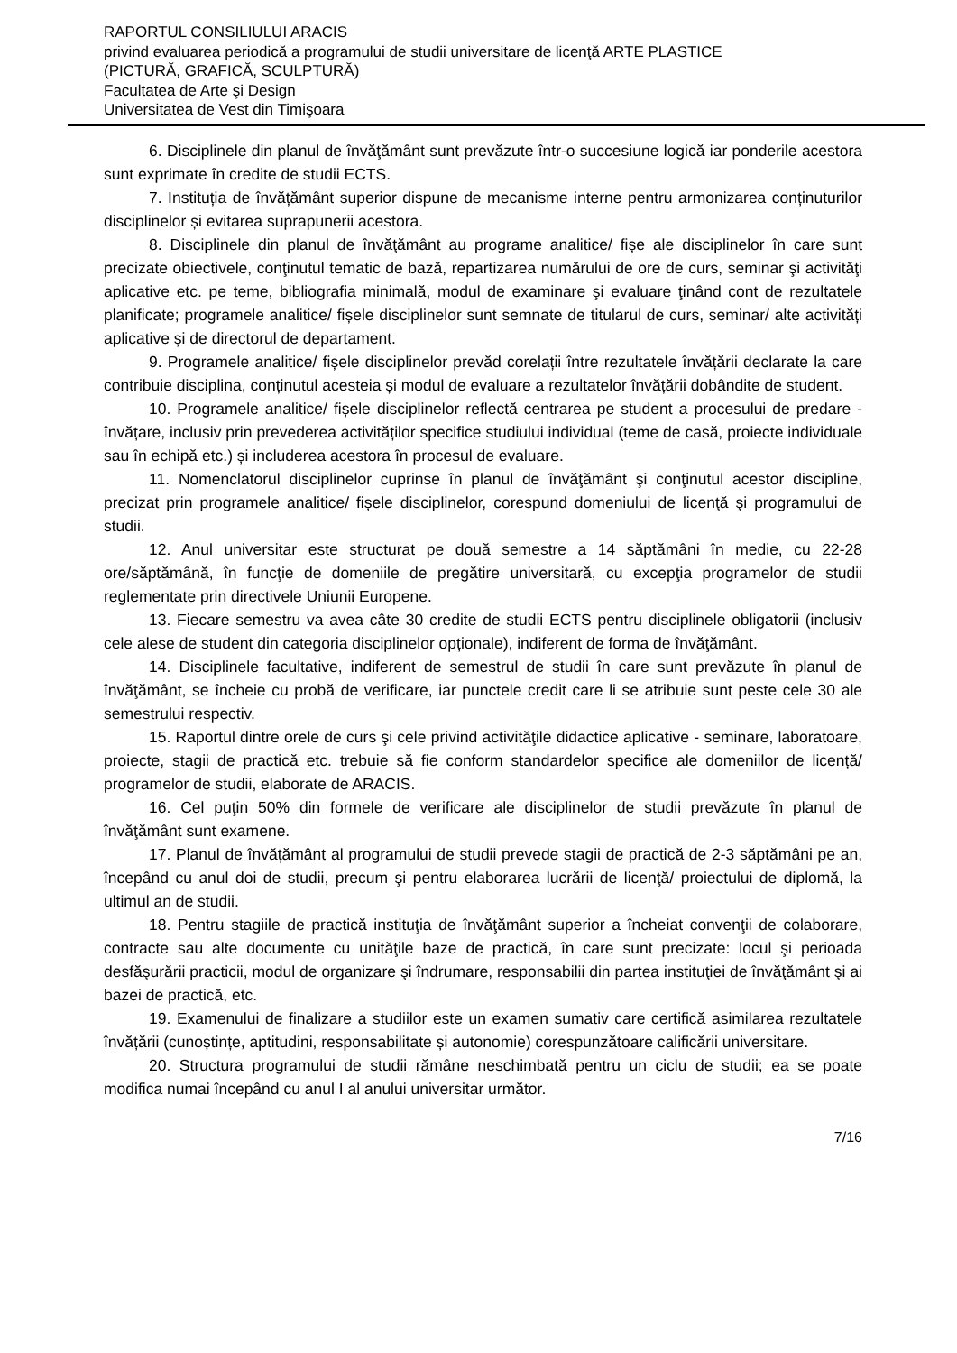RAPORTUL CONSILIULUI ARACIS
privind evaluarea periodică a programului de studii universitare de licenţă ARTE PLASTICE
(PICTURĂ, GRAFICĂ, SCULPTURĂ)
Facultatea de Arte şi Design
Universitatea de Vest din Timişoara
6. Disciplinele din planul de învăţământ sunt prevăzute într-o succesiune logică iar ponderile acestora sunt exprimate în credite de studii ECTS.
7. Instituția de învățământ superior dispune de mecanisme interne pentru armonizarea conținuturilor disciplinelor și evitarea suprapunerii acestora.
8. Disciplinele din planul de învăţământ au programe analitice/ fișe ale disciplinelor în care sunt precizate obiectivele, conţinutul tematic de bază, repartizarea numărului de ore de curs, seminar şi activităţi aplicative etc. pe teme, bibliografia minimală, modul de examinare şi evaluare ţinând cont de rezultatele planificate; programele analitice/ fișele disciplinelor sunt semnate de titularul de curs, seminar/ alte activități aplicative și de directorul de departament.
9. Programele analitice/ fișele disciplinelor prevăd corelații între rezultatele învățării declarate la care contribuie disciplina, conținutul acesteia și modul de evaluare a rezultatelor învățării dobândite de student.
10. Programele analitice/ fișele disciplinelor reflectă centrarea pe student a procesului de predare - învățare, inclusiv prin prevederea activităților specifice studiului individual (teme de casă, proiecte individuale sau în echipă etc.) și includerea acestora în procesul de evaluare.
11. Nomenclatorul disciplinelor cuprinse în planul de învăţământ şi conţinutul acestor discipline, precizat prin programele analitice/ fișele disciplinelor, corespund domeniului de licenţă şi programului de studii.
12. Anul universitar este structurat pe două semestre a 14 săptămâni în medie, cu 22-28 ore/săptămână, în funcţie de domeniile de pregătire universitară, cu excepţia programelor de studii reglementate prin directivele Uniunii Europene.
13. Fiecare semestru va avea câte 30 credite de studii ECTS pentru disciplinele obligatorii (inclusiv cele alese de student din categoria disciplinelor opționale), indiferent de forma de învăţământ.
14. Disciplinele facultative, indiferent de semestrul de studii în care sunt prevăzute în planul de învăţământ, se încheie cu probă de verificare, iar punctele credit care li se atribuie sunt peste cele 30 ale semestrului respectiv.
15. Raportul dintre orele de curs şi cele privind activităţile didactice aplicative - seminare, laboratoare, proiecte, stagii de practică etc. trebuie să fie conform standardelor specifice ale domeniilor de licență/ programelor de studii, elaborate de ARACIS.
16. Cel puţin 50% din formele de verificare ale disciplinelor de studii prevăzute în planul de învăţământ sunt examene.
17. Planul de învățământ al programului de studii prevede stagii de practică de 2-3 săptămâni pe an, începând cu anul doi de studii, precum şi pentru elaborarea lucrării de licenţă/ proiectului de diplomă, la ultimul an de studii.
18. Pentru stagiile de practică instituţia de învăţământ superior a încheiat convenţii de colaborare, contracte sau alte documente cu unităţile baze de practică, în care sunt precizate: locul şi perioada desfăşurării practicii, modul de organizare şi îndrumare, responsabilii din partea instituţiei de învăţământ şi ai bazei de practică, etc.
19. Examenului de finalizare a studiilor este un examen sumativ care certifică asimilarea rezultatele învățării (cunoștințe, aptitudini, responsabilitate și autonomie) corespunzătoare calificării universitare.
20. Structura programului de studii rămâne neschimbată pentru un ciclu de studii; ea se poate modifica numai începând cu anul I al anului universitar următor.
7/16